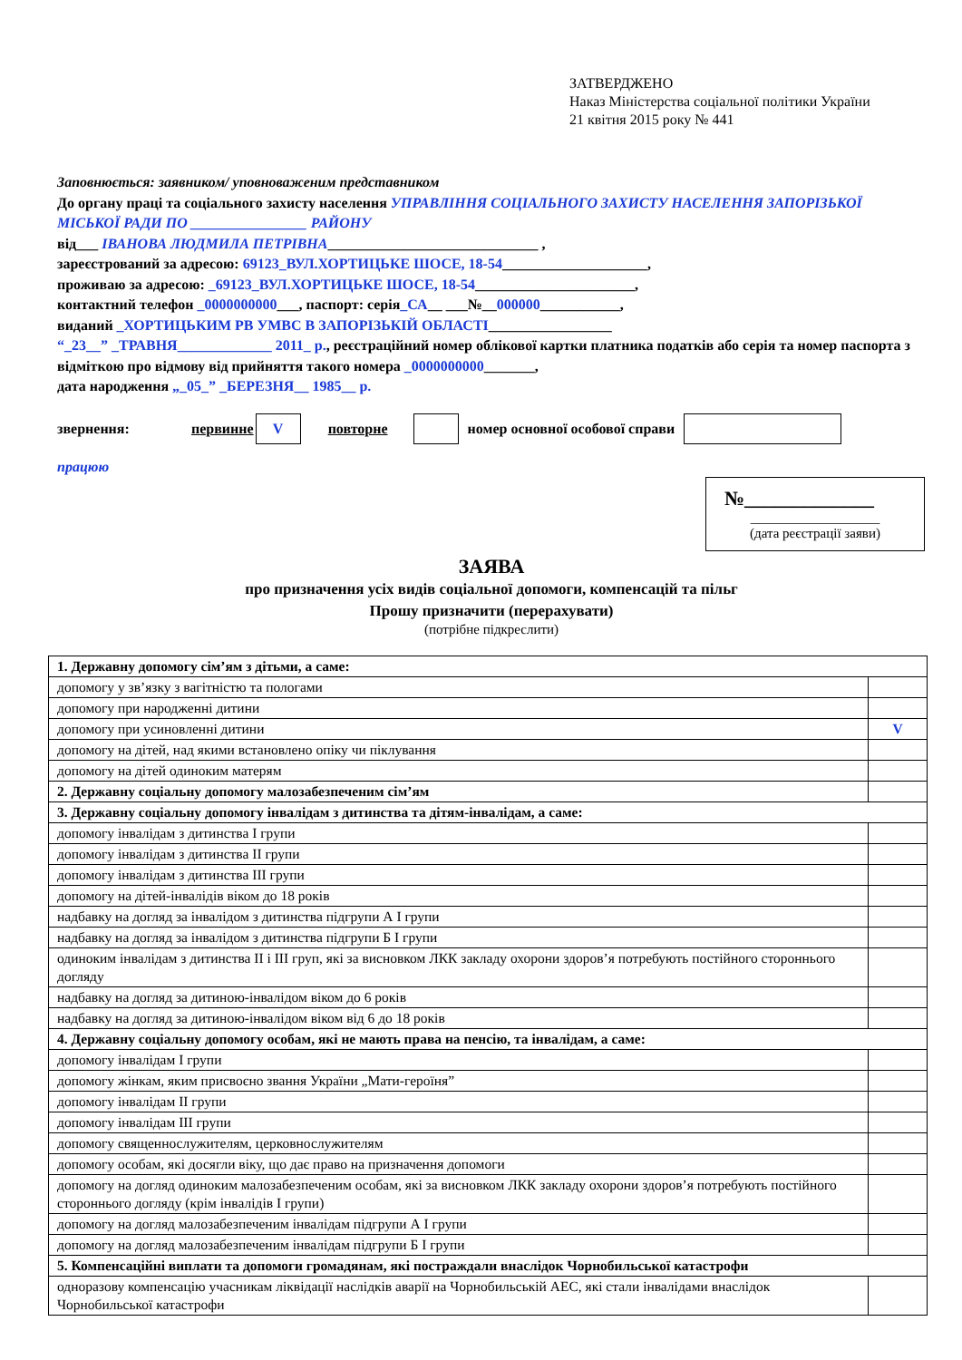ЗАТВЕРДЖЕНО
Наказ Міністерства соціальної політики України
21 квітня 2015 року № 441
Заповнюється: заявником/ уповноваженим представником
До органу праці та соціального захисту населення УПРАВЛІННЯ СОЦІАЛЬНОГО ЗАХИСТУ НАСЕЛЕННЯ ЗАПОРІЗЬКОЇ МІСЬКОЇ РАДИ ПО ________________ РАЙОНУ
від___ ІВАНОВА ЛЮДМИЛА ПЕТРІВНА_____________________________ ,
зареєстрований за адресою: 69123_ВУЛ.ХОРТИЦЬКЕ ШОСЕ, 18-54____________________,
проживаю за адресою: _69123_ВУЛ.ХОРТИЦЬКЕ ШОСЕ, 18-54______________________,
контактний телефон _0000000000___, паспорт: серія_СА__ ___№__000000___________,
виданий _ХОРТИЦЬКИМ РВ УМВС В ЗАПОРІЗЬКІЙ ОБЛАСТІ_________________
“_23__” _ТРАВНЯ_____________ 2011_ р., реєстраційний номер облікової картки платника податків або серія та номер паспорта з відміткою про відмову від прийняття такого номера _0000000000_______,
дата народження „_05_” _БЕРЕЗНЯ__ 1985__ р.
звернення: первинне V повторне номер основної особової справи
працюю
№_____________
___________________
(дата реєстрації заяви)
ЗАЯВА
про призначення усіх видів соціальної допомоги, компенсацій та пільг
Прошу призначити (перерахувати)
(потрібне підкреслити)
| 1. Державну допомогу сім’ям з дітьми, а саме: | |
| допомогу у зв’язку з вагітністю та пологами | |
| допомогу при народженні дитини | |
| допомогу при усиновленні дитини | V |
| допомогу на дітей, над якими встановлено опіку чи піклування | |
| допомогу на дітей одиноким матерям | |
| 2. Державну соціальну допомогу малозабезпеченим сім’ям | |
| 3. Державну соціальну допомогу інвалідам з дитинства та дітям-інвалідам, а саме: | |
| допомогу інвалідам з дитинства І групи | |
| допомогу інвалідам з дитинства ІІ групи | |
| допомогу інвалідам з дитинства ІІІ групи | |
| допомогу на дітей-інвалідів віком до 18 років | |
| надбавку на догляд за інвалідом з дитинства підгрупи А І групи | |
| надбавку на догляд за інвалідом з дитинства підгрупи Б І групи | |
| одиноким інвалідам з дитинства ІІ і ІІІ груп, які за висновком ЛКК закладу охорони здоров’я потребують постійного стороннього догляду | |
| надбавку на догляд за дитиною-інвалідом віком до 6 років | |
| надбавку на догляд за дитиною-інвалідом віком від 6 до 18 років | |
| 4. Державну соціальну допомогу особам, які не мають права на пенсію, та інвалідам, а саме: | |
| допомогу інвалідам І групи | |
| допомогу жінкам, яким присвоєно звання України „Мати-героїня” | |
| допомогу інвалідам ІІ групи | |
| допомогу інвалідам ІІІ групи | |
| допомогу священнослужителям, церковнослужителям | |
| допомогу особам, які досягли віку, що дає право на призначення допомоги | |
| допомогу на догляд одиноким малозабезпеченим особам, які за висновком ЛКК закладу охорони здоров’я потребують постійного стороннього догляду (крім інвалідів І групи) | |
| допомогу на догляд малозабезпеченим інвалідам підгрупи А І групи | |
| допомогу на догляд малозабезпеченим інвалідам підгрупи Б І групи | |
| 5. Компенсаційні виплати та допомоги громадянам, які постраждали внаслідок Чорнобильської катастрофи | |
| одноразову компенсацію учасникам ліквідації наслідків аварії на Чорнобильській АЕС, які стали інвалідами внаслідок Чорнобильської катастрофи | |